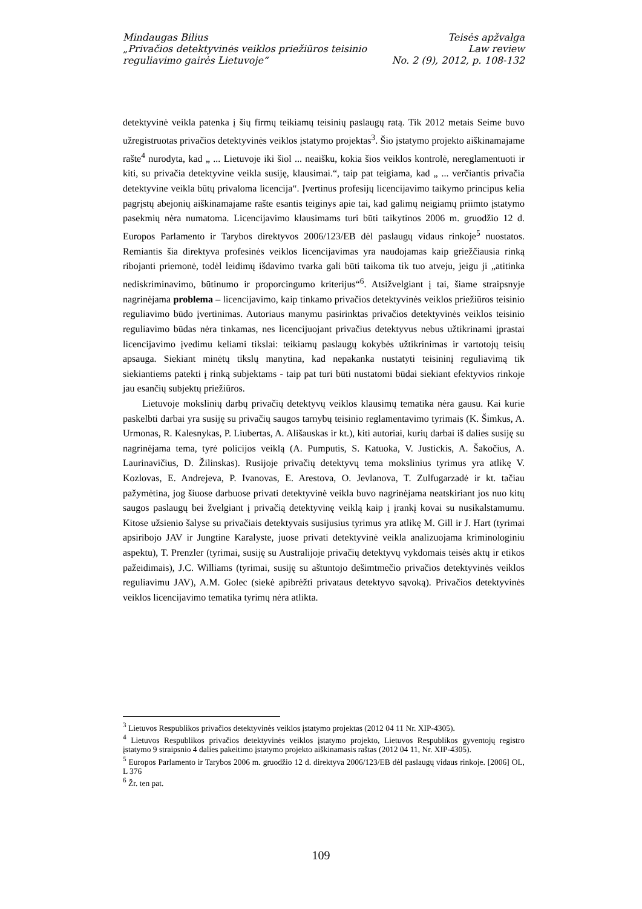Mindaugas Bilius
„Privačios detektyvinės veiklos priežiūros teisinio
reguliavimo gairės Lietuvoje“
Teisės apžvalga
Law review
No. 2 (9), 2012, p. 108-132
detektyvinė veikla patenka į šių firmų teikiamų teisinių paslaugų ratą. Tik 2012 metais Seime buvo užregistruotas privačios detektyvinės veiklos įstatymo projektas<sup>3</sup>. Šio įstatymo projekto aiškinamajame rašte<sup>4</sup> nurodyta, kad „ ... Lietuvoje iki šiol ... neaišku, kokia šios veiklos kontrolė, nereglamentuoti ir kiti, su privačia detektyvine veikla susiję, klausimai.“, taip pat teigiama, kad „ ... verčiantis privačia detektyvine veikla būtų privaloma licencija“. Įvertinus profesijų licencijavimo taikymo principus kelia pagrįstų abejonių aiškinamajame rašte esantis teiginys apie tai, kad galimų neigiamų priimto įstatymo pasekmių nėra numatoma. Licencijavimo klausimams turi būti taikytinos 2006 m. gruodžio 12 d. Europos Parlamento ir Tarybos direktyvos 2006/123/EB dėl paslaugų vidaus rinkoje<sup>5</sup> nuostatos. Remiantis šia direktyva profesinės veiklos licencijavimas yra naudojamas kaip griežčiausia rinką ribojanti priemonė, todėl leidimų išdavimo tvarka gali būti taikoma tik tuo atveju, jeigu ji „atitinka nediskriminavimo, būtinumo ir proporcingumo kriterijus“<sup>6</sup>. Atsižvelgiant į tai, šiame straipsnyje nagrinėjama problema – licencijavimo, kaip tinkamo privačios detektyvinės veiklos priežiūros teisinio reguliavimo būdo įvertinimas. Autoriaus manymu pasirinktas privačios detektyvinės veiklos teisinio reguliavimo būdas nėra tinkamas, nes licencijuojant privačius detektyvus nebus užtikrinami įprastai licencijavimo įvedimu keliami tikslai: teikiamų paslaugų kokybės užtikrinimas ir vartotojų teisių apsauga. Siekiant minėtų tikslų manytina, kad nepakanka nustatyti teisininį reguliavimą tik siekiantiems patekti į rinką subjektams - taip pat turi būti nustatomi būdai siekiant efektyvios rinkoje jau esančių subjektų priežiūros.
Lietuvoje mokslinių darbų privačių detektyvų veiklos klausimų tematika nėra gausu. Kai kurie paskelbti darbai yra susiję su privačių saugos tarnybų teisinio reglamentavimo tyrimais (K. Šimkus, A. Urmonas, R. Kalesnykas, P. Liubertas, A. Ališauskas ir kt.), kiti autoriai, kurių darbai iš dalies susiję su nagrinėjama tema, tyrė policijos veiklą (A. Pumputis, S. Katuoka, V. Justickis, A. Šakočius, A. Laurinavičius, D. Žilinskas). Rusijoje privačių detektyvų tema mokslinius tyrimus yra atlikę V. Kozlovas, E. Andrejeva, P. Ivanovas, E. Arestova, O. Jevlanova, T. Zulfugarzadė ir kt. tačiau pažymėtina, jog šiuose darbuose privati detektyvinė veikla buvo nagrinėjama neatskiriant jos nuo kitų saugos paslaugų bei žvelgiant į privačią detektyvinę veiklą kaip į įrankį kovai su nusikalstamumu. Kitose užsienio šalyse su privačiais detektyvais susijusius tyrimus yra atlikę M. Gill ir J. Hart (tyrimai apsiribojo JAV ir Jungtine Karalyste, juose privati detektyvinė veikla analizuojama kriminologiniu aspektu), T. Prenzler (tyrimai, susiję su Australijoje privačių detektyvų vykdomais teisės aktų ir etikos pažeidimais), J.C. Williams (tyrimai, susiję su aštuntojo dešimtmečio privačios detektyvinės veiklos reguliavimu JAV), A.M. Golec (siekė apibrėžti privataus detektyvo sąvoką). Privačios detektyvinės veiklos licencijavimo tematika tyrimų nėra atlikta.
<sup>3</sup> Lietuvos Respublikos privačios detektyvinės veiklos įstatymo projektas (2012 04 11 Nr. XIP-4305).
<sup>4</sup> Lietuvos Respublikos privačios detektyvinės veiklos įstatymo projekto, Lietuvos Respublikos gyventojų registro įstatymo 9 straipsnio 4 dalies pakeitimo įstatymo projekto aiškinamasis raštas (2012 04 11, Nr. XIP-4305).
<sup>5</sup> Europos Parlamento ir Tarybos 2006 m. gruodžio 12 d. direktyva 2006/123/EB dėl paslaugų vidaus rinkoje. [2006] OL, L 376
<sup>6</sup> Žr. ten pat.
109